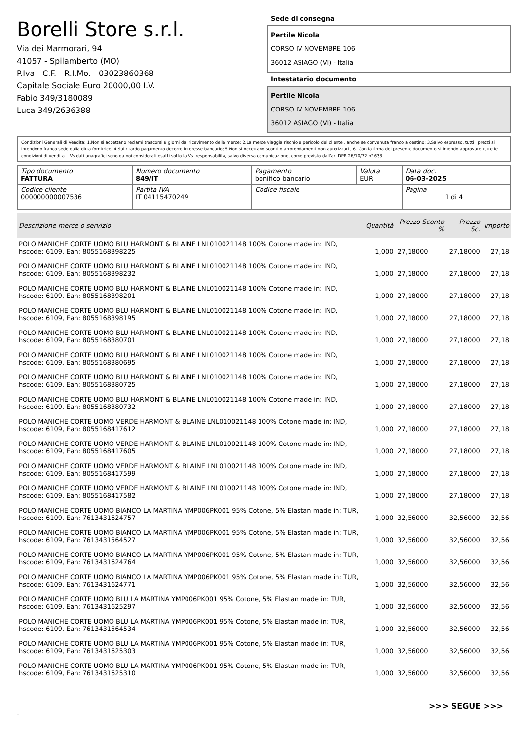Borelli Store s.r.l.
Via dei Marmorari, 94
41057 - Spilamberto (MO)
P.Iva - C.F. - R.I.Mo. - 03023860368
Capitale Sociale Euro 20000,00 I.V.
Fabio 349/3180089
Luca 349/2636388
Sede di consegna
Pertile Nicola
CORSO IV NOVEMBRE 106
36012 ASIAGO (VI) - Italia
Intestatario documento
Pertile Nicola
CORSO IV NOVEMBRE 106
36012 ASIAGO (VI) - Italia
Condizioni Generali di Vendita: 1.Non si accettano reclami trascorsi 8 giorni dal ricevimento della merce; 2.La merce viaggia rischio e pericolo del cliente , anche se convenuta franco a destino; 3.Salvo espresso, tutti i prezzi si intendono franco sede dalla ditta fornitrice; 4.Sul ritardo pagamento decorre interesse bancario; 5.Non si Accettano sconti o arrotondamenti non autorizzati ; 6. Con la firma del presente documento si intendo approvate tutte le condizioni di vendita. I Vs dati anagrafici sono da noi considerati esatti sotto la Vs. responsabilità, salvo diversa comunicazione, come previsto dall'art DPR 26/10/72 n° 633.
| Tipo documento FATTURA | Numero documento 849/IT | Pagamento bonifico bancario | Valuta EUR | Data doc. 06-03-2025 |
| Codice cliente 000000000007536 | Partita IVA IT 04115470249 | Codice fiscale | | Pagina 1 di 4 |
| Descrizione merce o servizio | Quantità | Prezzo Sconto % | Prezzo Sc. | Importo |
| --- | --- | --- | --- | --- |
| POLO MANICHE CORTE UOMO BLU HARMONT & BLAINE LNL010021148 100% Cotone made in: IND, hscode: 6109, Ean: 8055168398225 | 1,000 | 27,18000 | 27,18000 | 27,18 |
| POLO MANICHE CORTE UOMO BLU HARMONT & BLAINE LNL010021148 100% Cotone made in: IND, hscode: 6109, Ean: 8055168398232 | 1,000 | 27,18000 | 27,18000 | 27,18 |
| POLO MANICHE CORTE UOMO BLU HARMONT & BLAINE LNL010021148 100% Cotone made in: IND, hscode: 6109, Ean: 8055168398201 | 1,000 | 27,18000 | 27,18000 | 27,18 |
| POLO MANICHE CORTE UOMO BLU HARMONT & BLAINE LNL010021148 100% Cotone made in: IND, hscode: 6109, Ean: 8055168398195 | 1,000 | 27,18000 | 27,18000 | 27,18 |
| POLO MANICHE CORTE UOMO BLU HARMONT & BLAINE LNL010021148 100% Cotone made in: IND, hscode: 6109, Ean: 8055168380701 | 1,000 | 27,18000 | 27,18000 | 27,18 |
| POLO MANICHE CORTE UOMO BLU HARMONT & BLAINE LNL010021148 100% Cotone made in: IND, hscode: 6109, Ean: 8055168380695 | 1,000 | 27,18000 | 27,18000 | 27,18 |
| POLO MANICHE CORTE UOMO BLU HARMONT & BLAINE LNL010021148 100% Cotone made in: IND, hscode: 6109, Ean: 8055168380725 | 1,000 | 27,18000 | 27,18000 | 27,18 |
| POLO MANICHE CORTE UOMO BLU HARMONT & BLAINE LNL010021148 100% Cotone made in: IND, hscode: 6109, Ean: 8055168380732 | 1,000 | 27,18000 | 27,18000 | 27,18 |
| POLO MANICHE CORTE UOMO VERDE HARMONT & BLAINE LNL010021148 100% Cotone made in: IND, hscode: 6109, Ean: 8055168417612 | 1,000 | 27,18000 | 27,18000 | 27,18 |
| POLO MANICHE CORTE UOMO VERDE HARMONT & BLAINE LNL010021148 100% Cotone made in: IND, hscode: 6109, Ean: 8055168417605 | 1,000 | 27,18000 | 27,18000 | 27,18 |
| POLO MANICHE CORTE UOMO VERDE HARMONT & BLAINE LNL010021148 100% Cotone made in: IND, hscode: 6109, Ean: 8055168417599 | 1,000 | 27,18000 | 27,18000 | 27,18 |
| POLO MANICHE CORTE UOMO VERDE HARMONT & BLAINE LNL010021148 100% Cotone made in: IND, hscode: 6109, Ean: 8055168417582 | 1,000 | 27,18000 | 27,18000 | 27,18 |
| POLO MANICHE CORTE UOMO BIANCO LA MARTINA YMP006PK001 95% Cotone, 5% Elastan made in: TUR, hscode: 6109, Ean: 7613431624757 | 1,000 | 32,56000 | 32,56000 | 32,56 |
| POLO MANICHE CORTE UOMO BIANCO LA MARTINA YMP006PK001 95% Cotone, 5% Elastan made in: TUR, hscode: 6109, Ean: 7613431564527 | 1,000 | 32,56000 | 32,56000 | 32,56 |
| POLO MANICHE CORTE UOMO BIANCO LA MARTINA YMP006PK001 95% Cotone, 5% Elastan made in: TUR, hscode: 6109, Ean: 7613431624764 | 1,000 | 32,56000 | 32,56000 | 32,56 |
| POLO MANICHE CORTE UOMO BIANCO LA MARTINA YMP006PK001 95% Cotone, 5% Elastan made in: TUR, hscode: 6109, Ean: 7613431624771 | 1,000 | 32,56000 | 32,56000 | 32,56 |
| POLO MANICHE CORTE UOMO BLU LA MARTINA YMP006PK001 95% Cotone, 5% Elastan made in: TUR, hscode: 6109, Ean: 7613431625297 | 1,000 | 32,56000 | 32,56000 | 32,56 |
| POLO MANICHE CORTE UOMO BLU LA MARTINA YMP006PK001 95% Cotone, 5% Elastan made in: TUR, hscode: 6109, Ean: 7613431564534 | 1,000 | 32,56000 | 32,56000 | 32,56 |
| POLO MANICHE CORTE UOMO BLU LA MARTINA YMP006PK001 95% Cotone, 5% Elastan made in: TUR, hscode: 6109, Ean: 7613431625303 | 1,000 | 32,56000 | 32,56000 | 32,56 |
| POLO MANICHE CORTE UOMO BLU LA MARTINA YMP006PK001 95% Cotone, 5% Elastan made in: TUR, hscode: 6109, Ean: 7613431625310 | 1,000 | 32,56000 | 32,56000 | 32,56 |
>>> SEGUE >>>
-